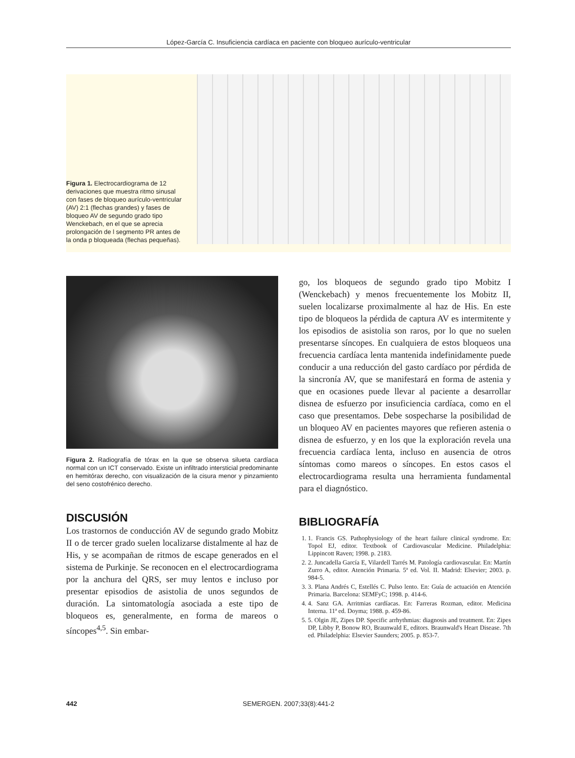López-García C. Insuficiencia cardíaca en paciente con bloqueo aurículo-ventricular
Figura 1. Electrocardiograma de 12 derivaciones que muestra ritmo sinusal con fases de bloqueo aurículo-ventricular (AV) 2:1 (flechas grandes) y fases de bloqueo AV de segundo grado tipo Wenckebach, en el que se aprecia prolongación de l segmento PR antes de la onda p bloqueada (flechas pequeñas).
Figura 2. Radiografía de tórax en la que se observa silueta cardíaca normal con un ICT conservado. Existe un infiltrado intersticial predominante en hemitórax derecho, con visualización de la cisura menor y pinzamiento del seno costofrénico derecho.
DISCUSIÓN
Los trastornos de conducción AV de segundo grado Mobitz II o de tercer grado suelen localizarse distalmente al haz de His, y se acompañan de ritmos de escape generados en el sistema de Purkinje. Se reconocen en el electrocardiograma por la anchura del QRS, ser muy lentos e incluso por presentar episodios de asistolia de unos segundos de duración. La sintomatología asociada a este tipo de bloqueos es, generalmente, en forma de mareos o síncopes<sup>4,5</sup>. Sin embar-
go, los bloqueos de segundo grado tipo Mobitz I (Wenckebach) y menos frecuentemente los Mobitz II, suelen localizarse proximalmente al haz de His. En este tipo de bloqueos la pérdida de captura AV es intermitente y los episodios de asistolia son raros, por lo que no suelen presentarse síncopes. En cualquiera de estos bloqueos una frecuencia cardíaca lenta mantenida indefinidamente puede conducir a una reducción del gasto cardíaco por pérdida de la sincronía AV, que se manifestará en forma de astenia y que en ocasiones puede llevar al paciente a desarrollar disnea de esfuerzo por insuficiencia cardíaca, como en el caso que presentamos. Debe sospecharse la posibilidad de un bloqueo AV en pacientes mayores que refieren astenia o disnea de esfuerzo, y en los que la exploración revela una frecuencia cardíaca lenta, incluso en ausencia de otros síntomas como mareos o síncopes. En estos casos el electrocardiograma resulta una herramienta fundamental para el diagnóstico.
BIBLIOGRAFÍA
1. 1. Francis GS. Pathophysiology of the heart failure clinical syndrome. En: Topol EJ, editor. Textbook of Cardiovascular Medicine. Philadelphia: Lippincott Raven; 1998. p. 2183.
2. 2. Juncadella García E, Vilardell Tarrés M. Patología cardiovascular. En: Martín Zurro A, editor. Atención Primaria. 5ª ed. Vol. II. Madrid: Elsevier; 2003. p. 984-5.
3. 3. Plana Andrés C, Estellés C. Pulso lento. En: Guía de actuación en Atención Primaria. Barcelona: SEMFyC; 1998. p. 414-6.
4. 4. Sanz GA. Arritmias cardíacas. En: Farreras Rozman, editor. Medicina Interna. 11ª ed. Doyma; 1988. p. 459-86.
5. 5. Olgin JE, Zipes DP. Specific arrhythmias: diagnosis and treatment. En: Zipes DP, Libby P, Bonow RO, Braunwald E, editors. Braunwald's Heart Disease. 7th ed. Philadelphia: Elsevier Saunders; 2005. p. 853-7.
442 SEMERGEN. 2007;33(8):441-2